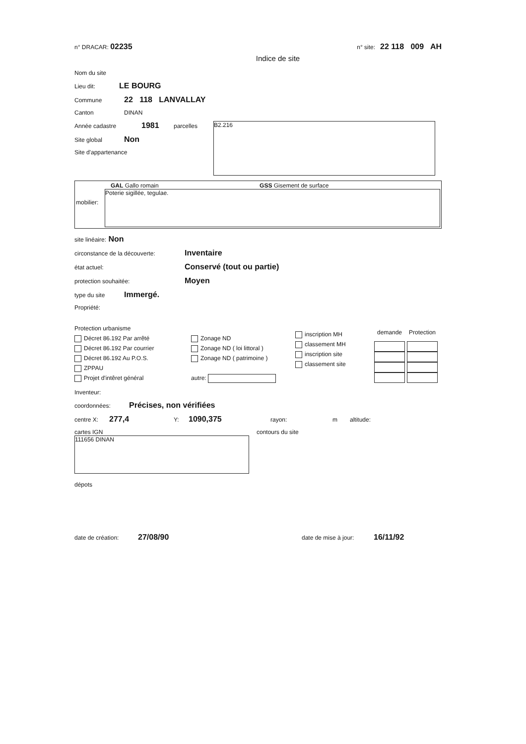n° DRACAR: 02235 n° site: 22 118 009 AH
Indice de site
Nom du site
Lieu dit: LE BOURG
Commune 22 118 LANVALLAY
Canton DINAN
Année cadastre 1981 parcelles
Site global Non
Site d'appartenance
B2.216
GAL Gallo romain GSS Gisement de surface
mobilier:
Poterie sigillée, tegulae.
site linéaire: Non
circonstance de la découverte: Inventaire
état actuel: Conservé (tout ou partie)
protection souhaitée: Moyen
type du site Immergé.
Propriété:
Protection urbanisme
Décret 86.192 Par arrêté
Décret 86.192 Par courrier
Décret 86.192 Au P.O.S.
ZPPAU
Projet d'intêret général
Zonage ND
Zonage ND ( loi littoral )
Zonage ND ( patrimoine )
autre:
inscription MH
classement MH
inscription site
classement site
| demande | Protection |
| --- | --- |
Inventeur:
coordonnées: Précises, non vérifiées
centre X: 277,4 Y: 1090,375 rayon: m altitude:
cartes IGN
111656 DINAN
contours du site
dépots
date de création: 27/08/90 date de mise à jour: 16/11/92